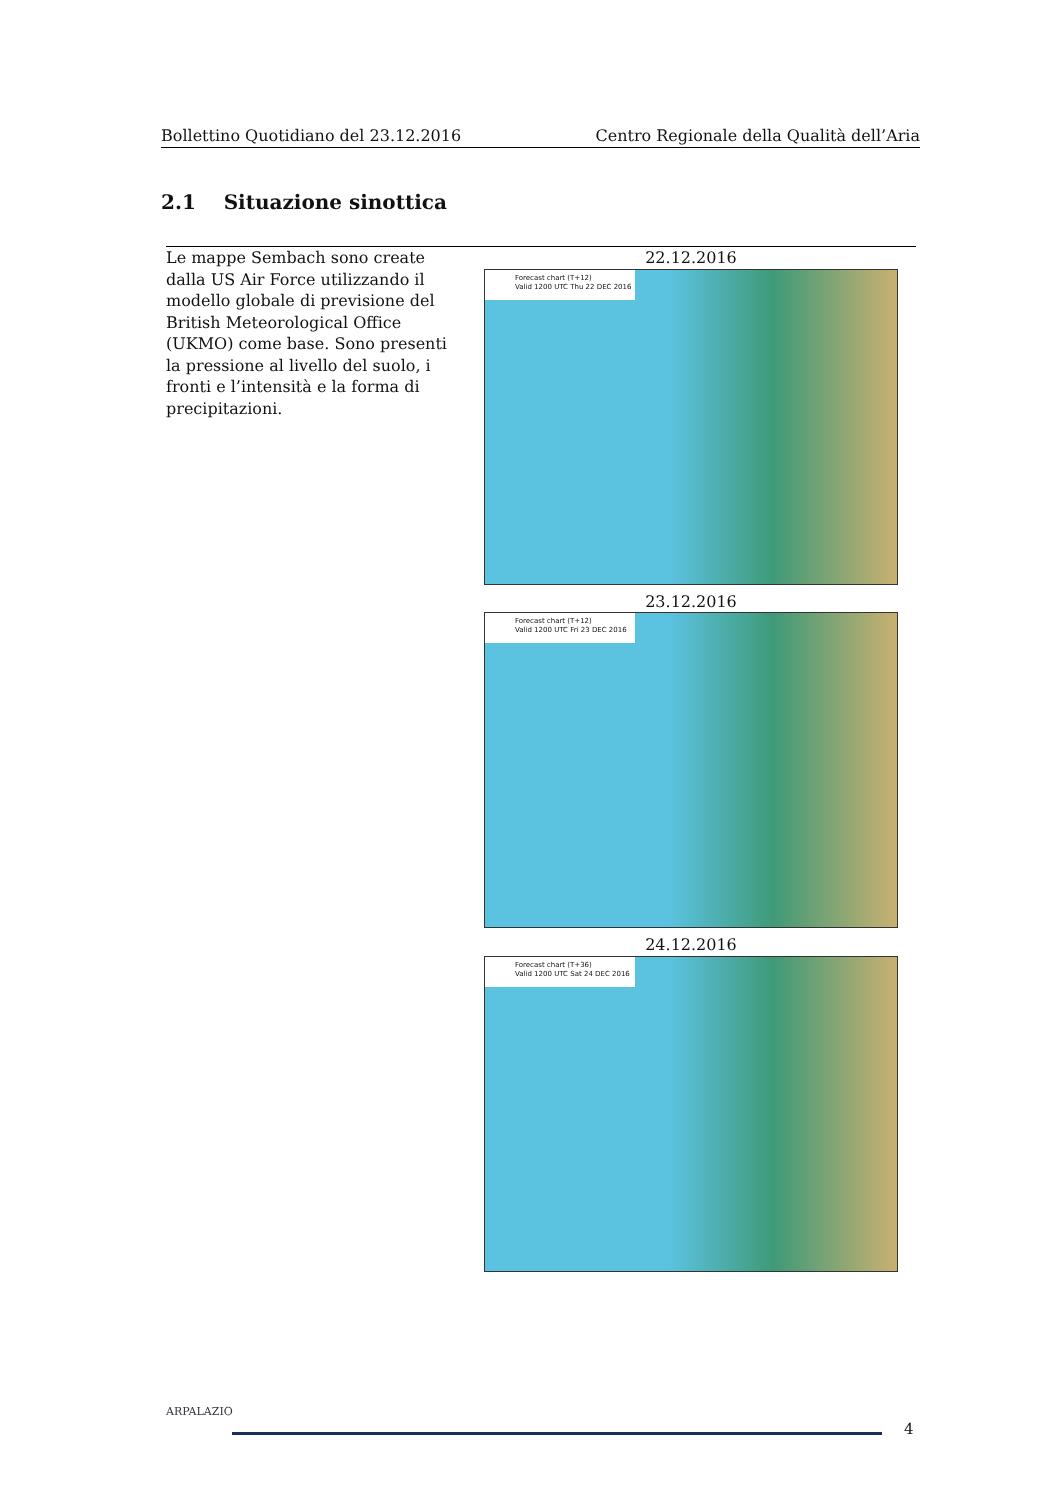Bollettino Quotidiano del 23.12.2016 Centro Regionale della Qualità dell’Aria
2.1 Situazione sinottica
| Le mappe Sembach sono create dalla US Air Force utilizzando il modello globale di previsione del British Meteorological Office (UKMO) come base. Sono presenti la pressione al livello del suolo, i fronti e l’intensità e la forma di precipitazioni. | 22.12.2016 Forecast chart (T+12) Valid 1200 UTC Thu 22 DEC 2016 23.12.2016 Forecast chart (T+12) Valid 1200 UTC Fri 23 DEC 2016 24.12.2016 Forecast chart (T+36) Valid 1200 UTC Sat 24 DEC 2016 |
ARPALAZIO
4